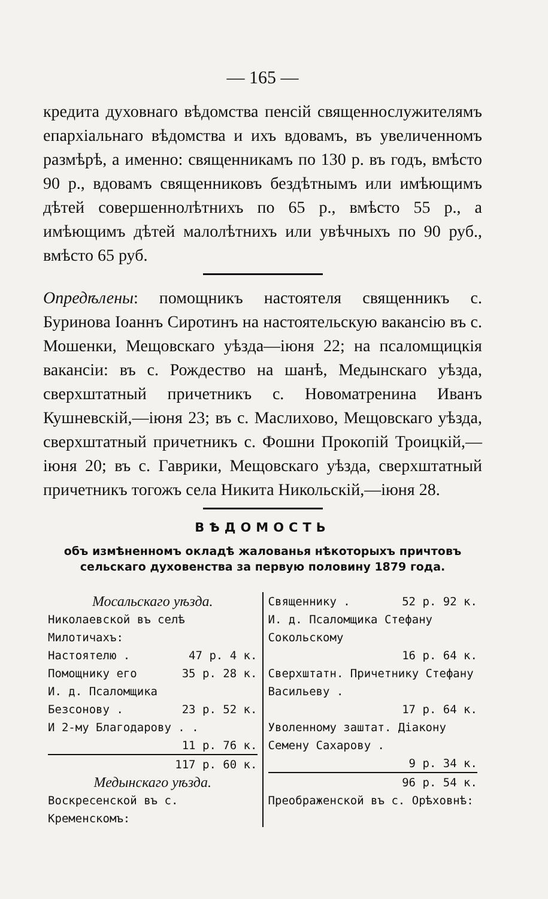— 165 —
кредита духовнаго вѣдомства пенсій священнослужителямъ епархіальнаго вѣдомства и ихъ вдовамъ, въ увеличенномъ размѣрѣ, а именно: священникамъ по 130 р. въ годъ, вмѣсто 90 р., вдовамъ священниковъ бездѣтнымъ или имѣющимъ дѣтей совершеннолѣтнихъ по 65 р., вмѣсто 55 р., а имѣющимъ дѣтей малолѣтнихъ или увѣчныхъ по 90 руб., вмѣсто 65 руб.
Опредѣлены: помощникъ настоятеля священникъ с. Буринова Іоаннъ Сиротинъ на настоятельскую вакансію въ с. Мошенки, Мещовскаго уѣзда—іюня 22; на псаломщицкія вакансіи: въ с. Рождество на шанѣ, Медынскаго уѣзда, сверхштатный причетникъ с. Новоматренина Иванъ Кушневскій,—іюня 23; въ с. Маслихово, Мещовскаго уѣзда, сверхштатный причетникъ с. Фошни Прокопій Троицкій,—іюня 20; въ с. Гаврики, Мещовскаго уѣзда, сверхштатный причетникъ тогожъ села Никита Никольскій,—іюня 28.
ВѢДОМОСТЬ
объ измѣненномъ окладѣ жалованья нѣкоторыхъ причтовъ сельскаго духовенства за первую половину 1879 года.
Мосальскаго уѣзда.
Николаевской въ селѣ Милотичахъ:
Настоятелю . 47 р. 4 к.
Помощнику его 35 р. 28 к.
И. д. Псаломщика
Безсонову . 23 р. 52 к.
И 2-му Благодарову . .
11 р. 76 к.
117 р. 60 к.
Медынскаго уѣзда.
Воскресенской въ с. Кременскомъ:
Священнику . 52 р. 92 к.
И. д. Псаломщика Стефану Сокольскому
16 р. 64 к.
Сверхштатн. Причетнику Стефану Васильеву .
17 р. 64 к.
Уволенному заштат. Діакону Семену Сахарову .
9 р. 34 к.
96 р. 54 к.
Преображенской въ с. Орѣховнѣ: